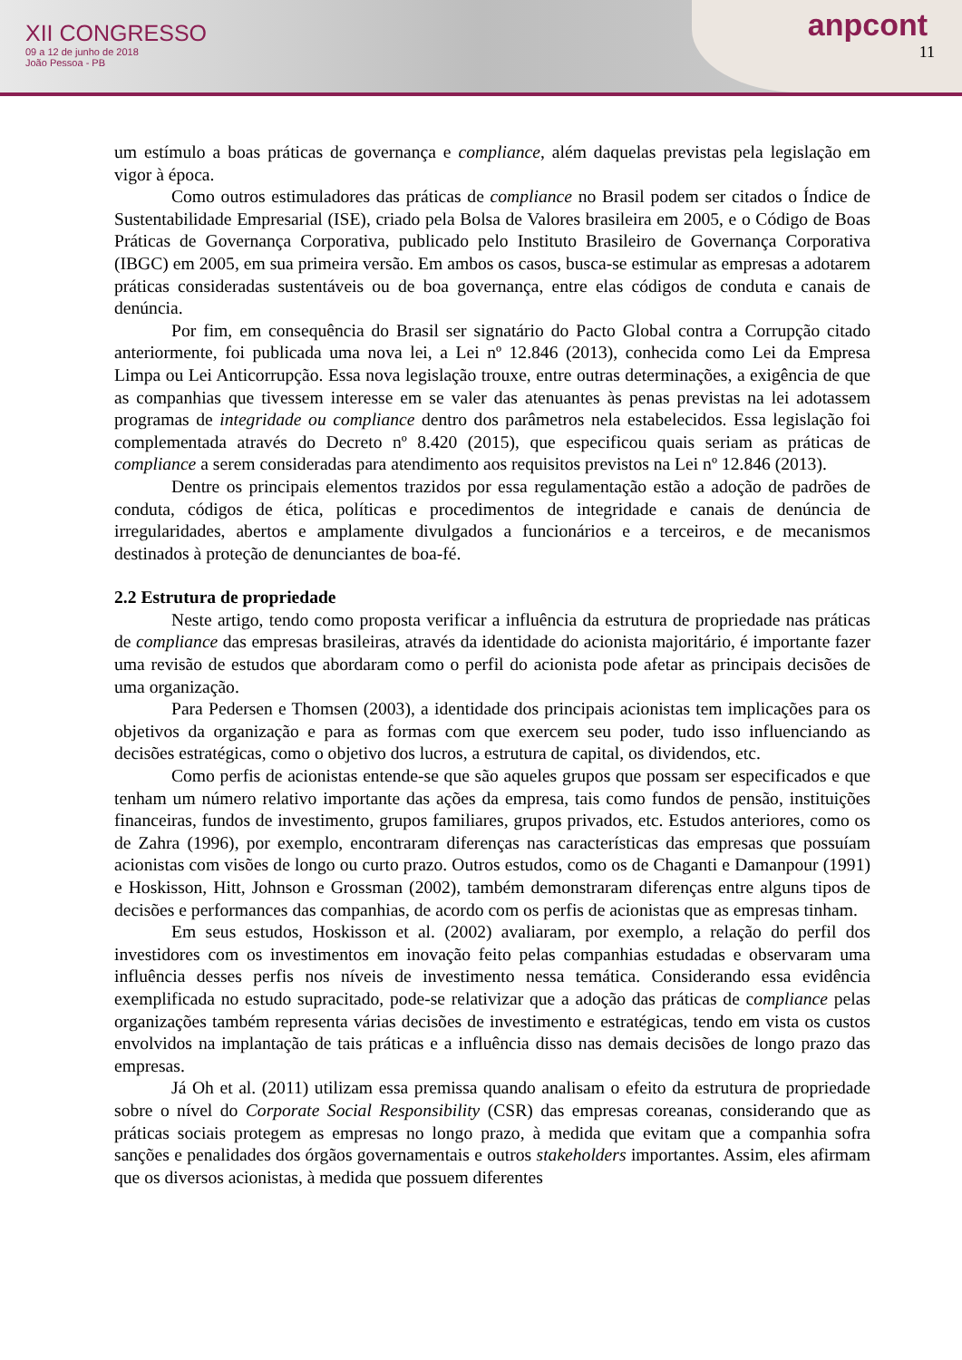XII CONGRESSO
09 a 12 de junho de 2018
João Pessoa - PB
anpcont
11
um estímulo a boas práticas de governança e compliance, além daquelas previstas pela legislação em vigor à época.
Como outros estimuladores das práticas de compliance no Brasil podem ser citados o Índice de Sustentabilidade Empresarial (ISE), criado pela Bolsa de Valores brasileira em 2005, e o Código de Boas Práticas de Governança Corporativa, publicado pelo Instituto Brasileiro de Governança Corporativa (IBGC) em 2005, em sua primeira versão. Em ambos os casos, busca-se estimular as empresas a adotarem práticas consideradas sustentáveis ou de boa governança, entre elas códigos de conduta e canais de denúncia.
Por fim, em consequência do Brasil ser signatário do Pacto Global contra a Corrupção citado anteriormente, foi publicada uma nova lei, a Lei nº 12.846 (2013), conhecida como Lei da Empresa Limpa ou Lei Anticorrupção. Essa nova legislação trouxe, entre outras determinações, a exigência de que as companhias que tivessem interesse em se valer das atenuantes às penas previstas na lei adotassem programas de integridade ou compliance dentro dos parâmetros nela estabelecidos. Essa legislação foi complementada através do Decreto nº 8.420 (2015), que especificou quais seriam as práticas de compliance a serem consideradas para atendimento aos requisitos previstos na Lei nº 12.846 (2013).
Dentre os principais elementos trazidos por essa regulamentação estão a adoção de padrões de conduta, códigos de ética, políticas e procedimentos de integridade e canais de denúncia de irregularidades, abertos e amplamente divulgados a funcionários e a terceiros, e de mecanismos destinados à proteção de denunciantes de boa-fé.
2.2 Estrutura de propriedade
Neste artigo, tendo como proposta verificar a influência da estrutura de propriedade nas práticas de compliance das empresas brasileiras, através da identidade do acionista majoritário, é importante fazer uma revisão de estudos que abordaram como o perfil do acionista pode afetar as principais decisões de uma organização.
Para Pedersen e Thomsen (2003), a identidade dos principais acionistas tem implicações para os objetivos da organização e para as formas com que exercem seu poder, tudo isso influenciando as decisões estratégicas, como o objetivo dos lucros, a estrutura de capital, os dividendos, etc.
Como perfis de acionistas entende-se que são aqueles grupos que possam ser especificados e que tenham um número relativo importante das ações da empresa, tais como fundos de pensão, instituições financeiras, fundos de investimento, grupos familiares, grupos privados, etc. Estudos anteriores, como os de Zahra (1996), por exemplo, encontraram diferenças nas características das empresas que possuíam acionistas com visões de longo ou curto prazo. Outros estudos, como os de Chaganti e Damanpour (1991) e Hoskisson, Hitt, Johnson e Grossman (2002), também demonstraram diferenças entre alguns tipos de decisões e performances das companhias, de acordo com os perfis de acionistas que as empresas tinham.
Em seus estudos, Hoskisson et al. (2002) avaliaram, por exemplo, a relação do perfil dos investidores com os investimentos em inovação feito pelas companhias estudadas e observaram uma influência desses perfis nos níveis de investimento nessa temática. Considerando essa evidência exemplificada no estudo supracitado, pode-se relativizar que a adoção das práticas de compliance pelas organizações também representa várias decisões de investimento e estratégicas, tendo em vista os custos envolvidos na implantação de tais práticas e a influência disso nas demais decisões de longo prazo das empresas.
Já Oh et al. (2011) utilizam essa premissa quando analisam o efeito da estrutura de propriedade sobre o nível do Corporate Social Responsibility (CSR) das empresas coreanas, considerando que as práticas sociais protegem as empresas no longo prazo, à medida que evitam que a companhia sofra sanções e penalidades dos órgãos governamentais e outros stakeholders importantes. Assim, eles afirmam que os diversos acionistas, à medida que possuem diferentes